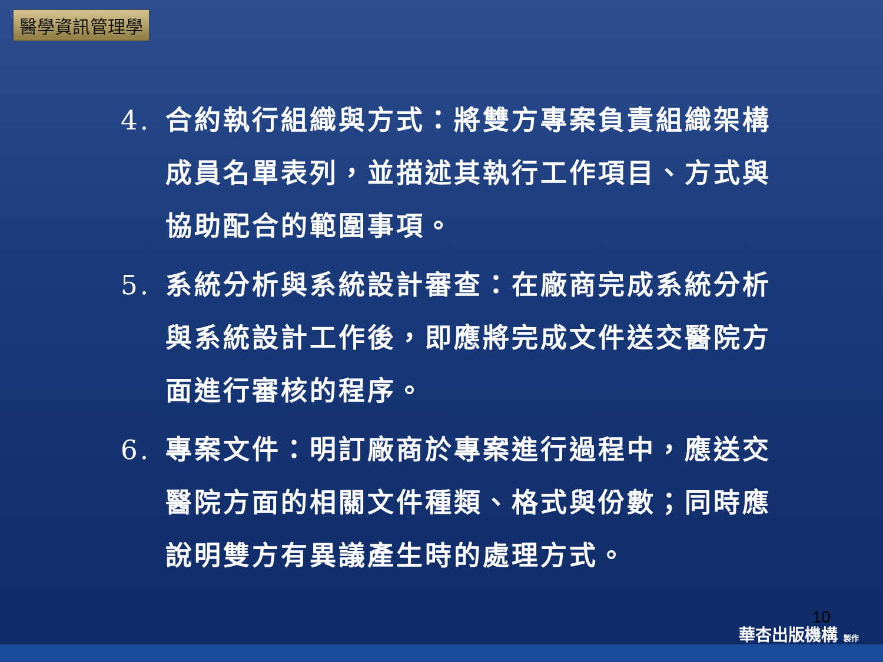醫學資訊管理學
4. 合約執行組織與方式：將雙方專案負責組織架構成員名單表列，並描述其執行工作項目、方式與協助配合的範圍事項。
5. 系統分析與系統設計審查：在廠商完成系統分析與系統設計工作後，即應將完成文件送交醫院方面進行審核的程序。
6. 專案文件：明訂廠商於專案進行過程中，應送交醫院方面的相關文件種類、格式與份數；同時應說明雙方有異議產生時的處理方式。
10
華杏出版機構 製作